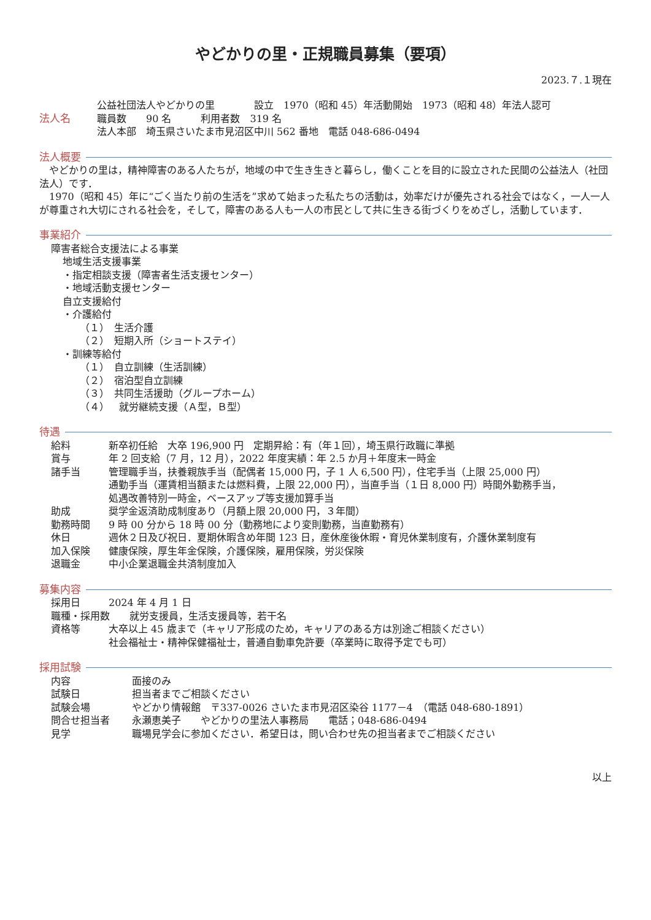やどかりの里・正規職員募集（要項）
2023.７.１現在
法人名 公益社団法人やどかりの里　　　　設立　1970（昭和 45）年活動開始　1973（昭和 48）年法人認可
職員数　　90 名　　　利用者数　319 名
法人本部　埼玉県さいたま市見沼区中川 562 番地　電話 048-686-0494
法人概要
　やどかりの里は，精神障害のある人たちが，地域の中で生き生きと暮らし，働くことを目的に設立された民間の公益法人（社団法人）です．
　1970（昭和 45）年に“ごく当たり前の生活を”求めて始まった私たちの活動は，効率だけが優先される社会ではなく，一人一人が尊重され大切にされる社会を，そして，障害のある人も一人の市民として共に生きる街づくりをめざし，活動しています．
事業紹介
障害者総合支援法による事業
地域生活支援事業
・指定相談支援（障害者生活支援センター）
・地域活動支援センター
自立支援給付
・介護給付
（１）　生活介護
（２）　短期入所（ショートステイ）
・訓練等給付
（１）　自立訓練（生活訓練）
（２）　宿泊型自立訓練
（３）　共同生活援助（グループホーム）
（４）　就労継続支援（Ａ型，Ｂ型）
待遇
給料 新卒初任給　大卒 196,900 円　定期昇給：有（年１回），埼玉県行政職に準拠
賞与 年 2 回支給（7 月，12 月），2022 年度実績：年 2.5 か月＋年度末一時金
諸手当 管理職手当，扶養親族手当（配偶者 15,000 円，子 1 人 6,500 円），住宅手当（上限 25,000 円）
通勤手当（運賃相当額または燃料費，上限 22,000 円），当直手当（１日 8,000 円）時間外勤務手当，
処遇改善特別一時金，ベースアップ等支援加算手当
助成 奨学金返済助成制度あり（月額上限 20,000 円，３年間）
勤務時間 9 時 00 分から 18 時 00 分（勤務地により変則勤務，当直勤務有）
休日 週休２日及び祝日．夏期休暇含め年間 123 日，産休産後休暇・育児休業制度有，介護休業制度有
加入保険 健康保険，厚生年金保険，介護保険，雇用保険，労災保険
退職金 中小企業退職金共済制度加入
募集内容
採用日 2024 年 4 月 1 日
職種・採用数　　就労支援員，生活支援員等，若干名
資格等 大卒以上 45 歳まで（キャリア形成のため，キャリアのある方は別途ご相談ください）
社会福祉士・精神保健福祉士，普通自動車免許要（卒業時に取得予定でも可）
採用試験
内容 面接のみ
試験日 担当者までご相談ください
試験会場 やどかり情報館　〒337-0026 さいたま市見沼区染谷 1177－4　（電話 048-680-1891）
問合せ担当者 永瀬恵美子　　やどかりの里法人事務局　　電話；048-686-0494
見学 職場見学会に参加ください．希望日は，問い合わせ先の担当者までご相談ください
以上